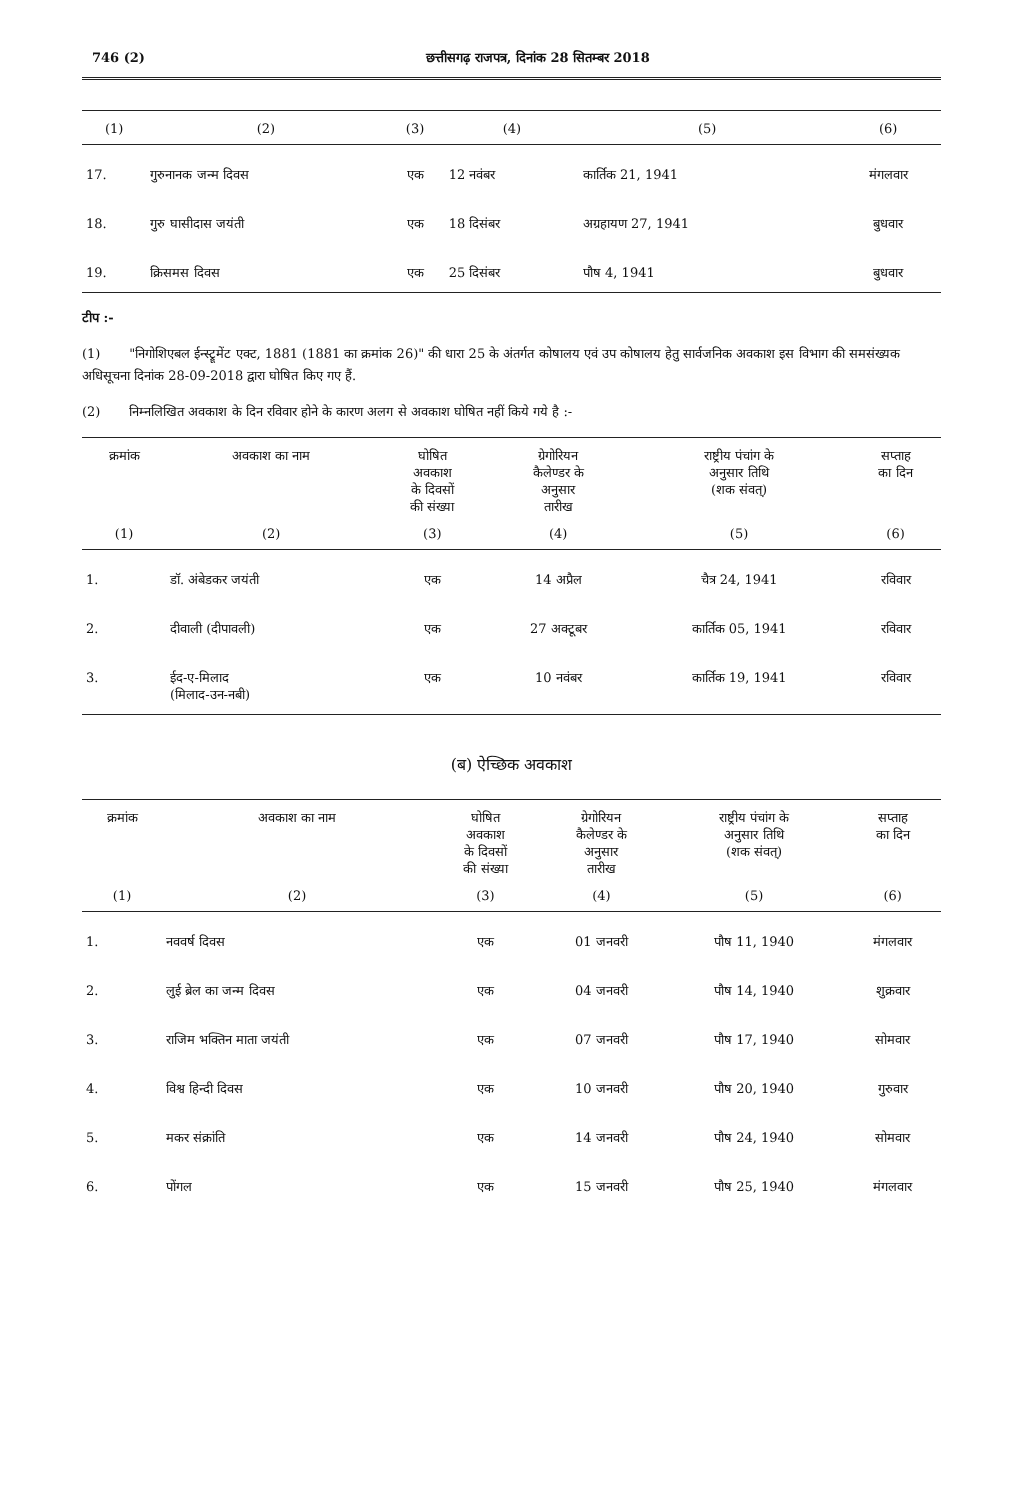746 (2) छत्तीसगढ़ राजपत्र, दिनांक 28 सितम्बर 2018
| (1) | (2) | (3) | (4) | (5) | (6) |
| --- | --- | --- | --- | --- | --- |
| 17. | गुरुनानक जन्म दिवस | एक | 12 नवंबर | कार्तिक 21, 1941 | मंगलवार |
| 18. | गुरु घासीदास जयंती | एक | 18 दिसंबर | अग्रहायण 27, 1941 | बुधवार |
| 19. | क्रिसमस दिवस | एक | 25 दिसंबर | पौष 4, 1941 | बुधवार |
टीप :-
(1) "निगोशिएबल ईन्स्ट्रूमेंट एक्ट, 1881 (1881 का क्रमांक 26)" की धारा 25 के अंतर्गत कोषालय एवं उप कोषालय हेतु सार्वजनिक अवकाश इस विभाग की समसंख्यक अधिसूचना दिनांक 28-09-2018 द्वारा घोषित किए गए हैं.
(2) निम्नलिखित अवकाश के दिन रविवार होने के कारण अलग से अवकाश घोषित नहीं किये गये है :-
| क्रमांक | अवकाश का नाम | घोषित अवकाश के दिवसों की संख्या | ग्रेगोरियन कैलेण्डर के अनुसार तारीख | राष्ट्रीय पंचांग के अनुसार तिथि (शक संवत्) | सप्ताह का दिन |
| --- | --- | --- | --- | --- | --- |
| (1) | (2) | (3) | (4) | (5) | (6) |
| 1. | डॉ. अंबेडकर जयंती | एक | 14 अप्रैल | चैत्र 24, 1941 | रविवार |
| 2. | दीवाली (दीपावली) | एक | 27 अक्टूबर | कार्तिक 05, 1941 | रविवार |
| 3. | ईद-ए-मिलाद (मिलाद-उन-नबी) | एक | 10 नवंबर | कार्तिक 19, 1941 | रविवार |
(ब) ऐच्छिक अवकाश
| क्रमांक | अवकाश का नाम | घोषित अवकाश के दिवसों की संख्या | ग्रेगोरियन कैलेण्डर के अनुसार तारीख | राष्ट्रीय पंचांग के अनुसार तिथि (शक संवत्) | सप्ताह का दिन |
| --- | --- | --- | --- | --- | --- |
| (1) | (2) | (3) | (4) | (5) | (6) |
| 1. | नववर्ष दिवस | एक | 01 जनवरी | पौष 11, 1940 | मंगलवार |
| 2. | लुई ब्रेल का जन्म दिवस | एक | 04 जनवरी | पौष 14, 1940 | शुक्रवार |
| 3. | राजिम भक्तिन माता जयंती | एक | 07 जनवरी | पौष 17, 1940 | सोमवार |
| 4. | विश्व हिन्दी दिवस | एक | 10 जनवरी | पौष 20, 1940 | गुरुवार |
| 5. | मकर संक्रांति | एक | 14 जनवरी | पौष 24, 1940 | सोमवार |
| 6. | पोंगल | एक | 15 जनवरी | पौष 25, 1940 | मंगलवार |